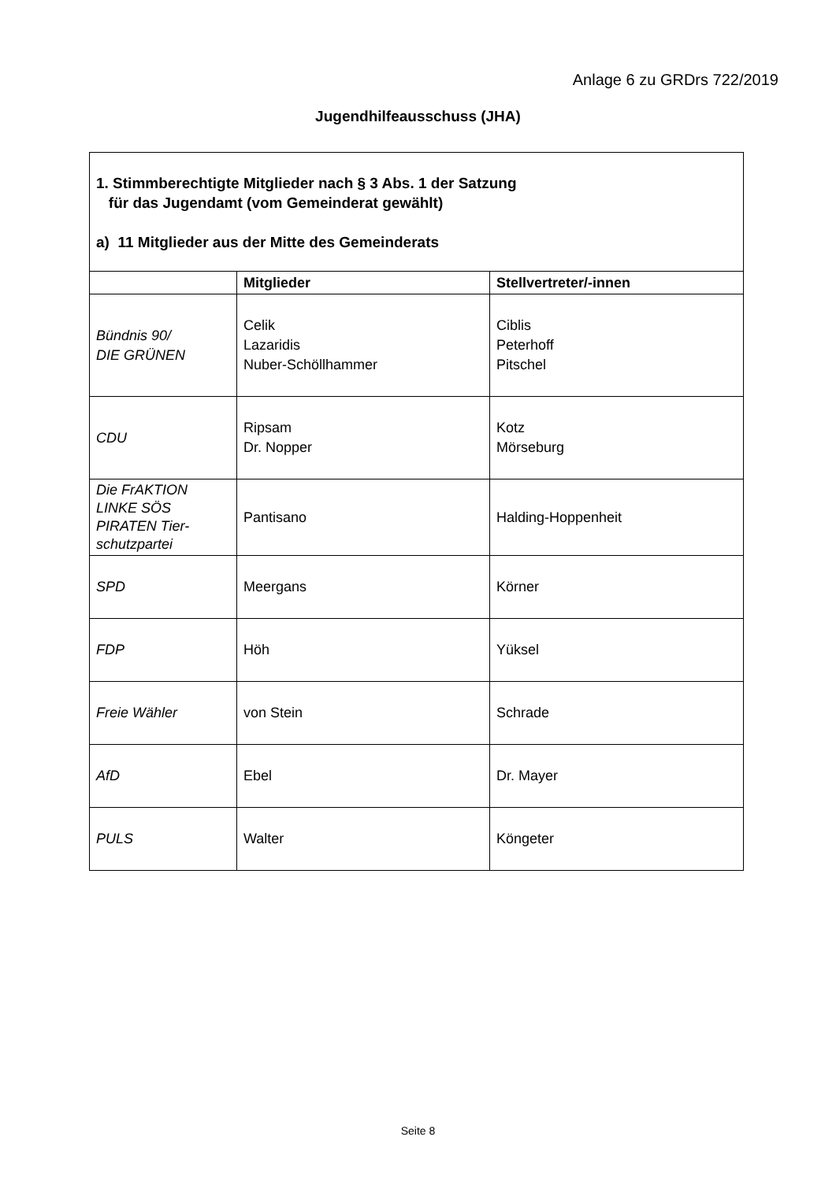Anlage 6 zu GRDrs 722/2019
Jugendhilfeausschuss (JHA)
| 1. Stimmberechtigte Mitglieder nach § 3 Abs. 1 der Satzung für das Jugendamt (vom Gemeinderat gewählt) a) 11 Mitglieder aus der Mitte des Gemeinderats | | |
| | Mitglieder | Stellvertreter/-innen |
| Bündnis 90/ DIE GRÜNEN | Celik Lazaridis Nuber-Schöllhammer | Ciblis Peterhoff Pitschel |
| CDU | Ripsam Dr. Nopper | Kotz Mörseburg |
| Die FrAKTION LINKE SÖS PIRATEN Tier-schutzpartei | Pantisano | Halding-Hoppenheit |
| SPD | Meergans | Körner |
| FDP | Höh | Yüksel |
| Freie Wähler | von Stein | Schrade |
| AfD | Ebel | Dr. Mayer |
| PULS | Walter | Köngeter |
Seite 8